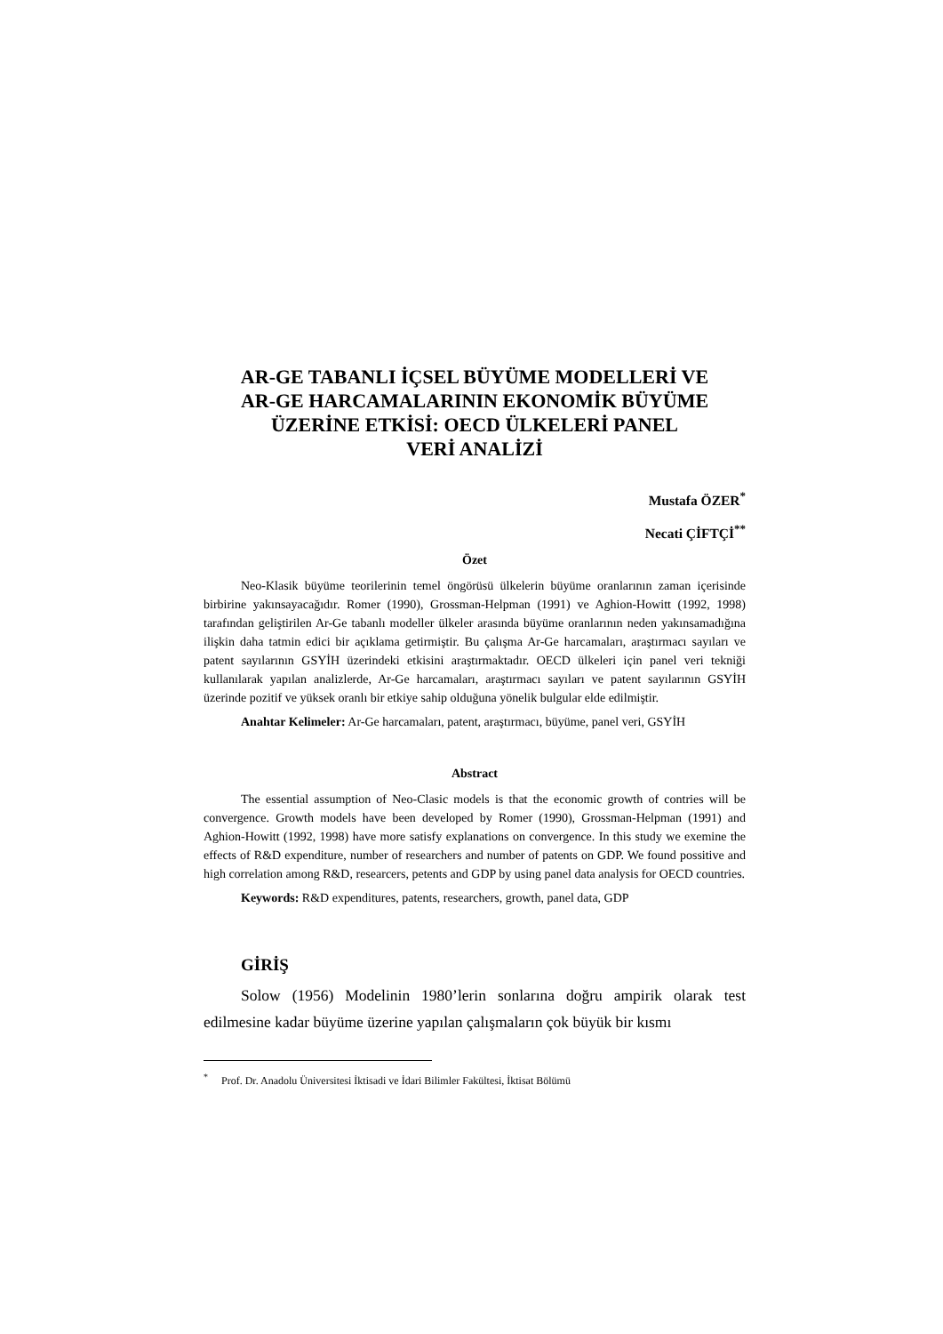AR-GE TABANLI İÇSEL BÜYÜME MODELLERİ VE
AR-GE HARCAMALARININ EKONOMİK BÜYÜME
ÜZERİNE ETKİSİ: OECD ÜLKELERİ PANEL
VERİ ANALİZİ
Mustafa ÖZER<sup>*</sup>
Necati ÇİFTÇİ<sup>**</sup>
Özet
Neo-Klasik büyüme teorilerinin temel öngörüsü ülkelerin büyüme oranlarının zaman içerisinde birbirine yakınsayacağıdır. Romer (1990), Grossman-Helpman (1991) ve Aghion-Howitt (1992, 1998) tarafından geliştirilen Ar-Ge tabanlı modeller ülkeler arasında büyüme oranlarının neden yakınsamadığına ilişkin daha tatmin edici bir açıklama getirmiştir. Bu çalışma Ar-Ge harcamaları, araştırmacı sayıları ve patent sayılarının GSYİH üzerindeki etkisini araştırmaktadır. OECD ülkeleri için panel veri tekniği kullanılarak yapılan analizlerde, Ar-Ge harcamaları, araştırmacı sayıları ve patent sayılarının GSYİH üzerinde pozitif ve yüksek oranlı bir etkiye sahip olduğuna yönelik bulgular elde edilmiştir.
Anahtar Kelimeler: Ar-Ge harcamaları, patent, araştırmacı, büyüme, panel veri, GSYİH
Abstract
The essential assumption of Neo-Clasic models is that the economic growth of contries will be convergence. Growth models have been developed by Romer (1990), Grossman-Helpman (1991) and Aghion-Howitt (1992, 1998) have more satisfy explanations on convergence. In this study we exemine the effects of R&D expenditure, number of researchers and number of patents on GDP. We found possitive and high correlation among R&D, researcers, petents and GDP by using panel data analysis for OECD countries.
Keywords: R&D expenditures, patents, researchers, growth, panel data, GDP
GİRİŞ
Solow (1956) Modelinin 1980’lerin sonlarına doğru ampirik olarak test edilmesine kadar büyüme üzerine yapılan çalışmaların çok büyük bir kısmı
<sup>*</sup> Prof. Dr. Anadolu Üniversitesi İktisadi ve İdari Bilimler Fakültesi, İktisat Bölümü